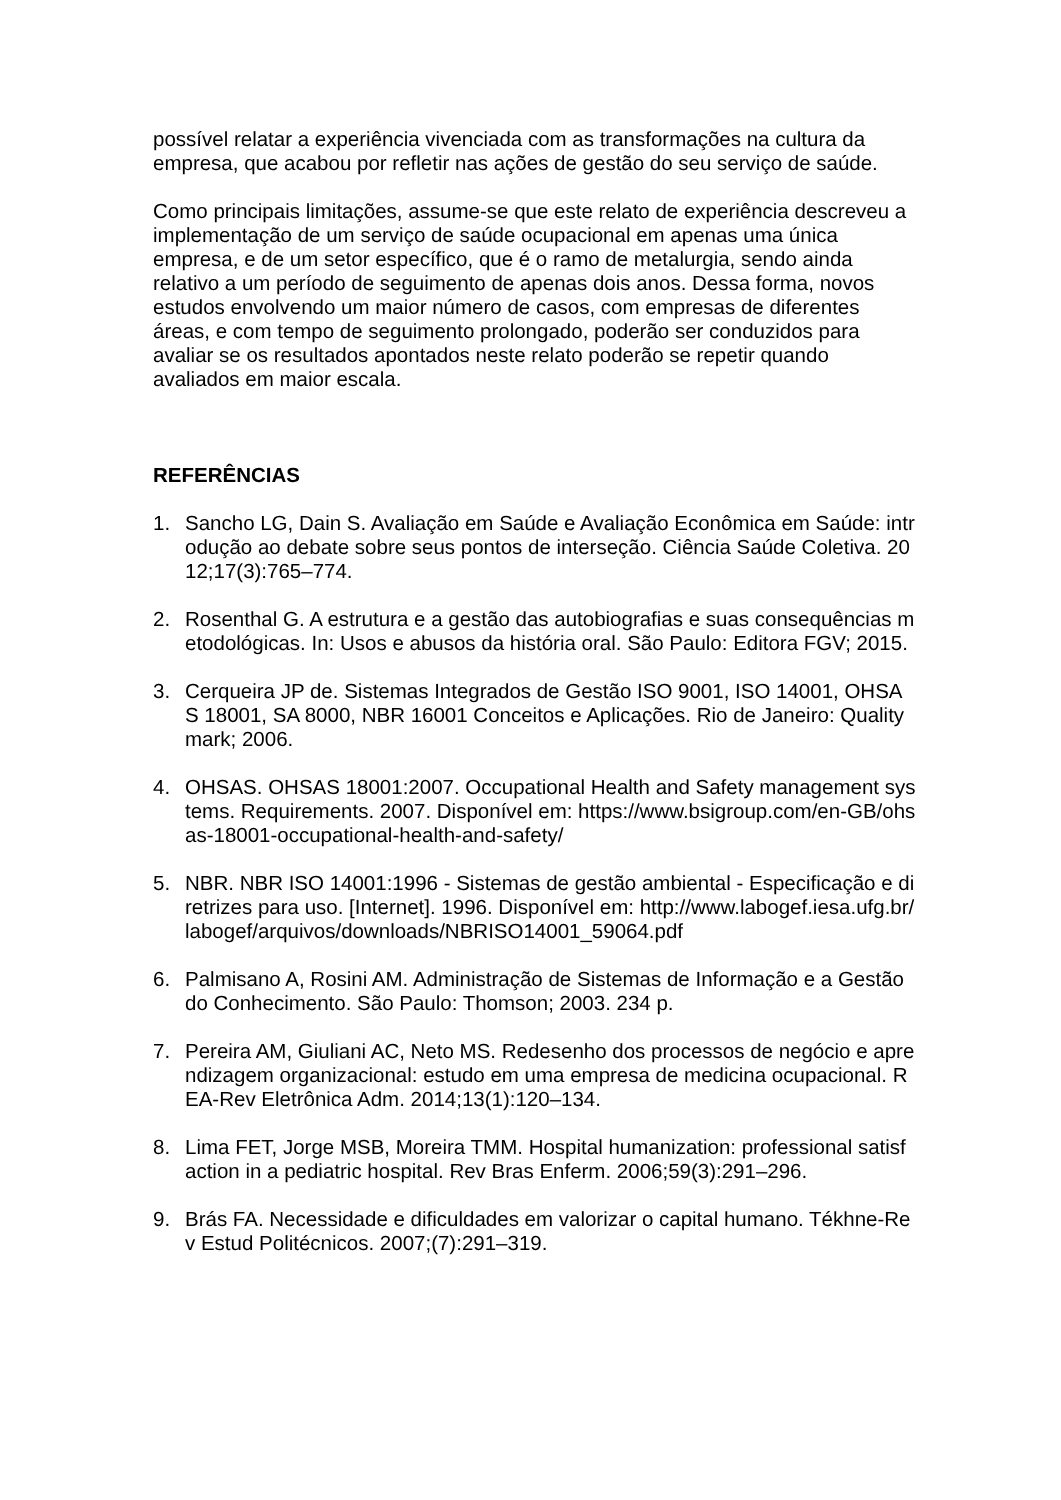possível relatar a experiência vivenciada com as transformações na cultura da empresa, que acabou por refletir nas ações de gestão do seu serviço de saúde.
Como principais limitações, assume-se que este relato de experiência descreveu a implementação de um serviço de saúde ocupacional em apenas uma única empresa, e de um setor específico, que é o ramo de metalurgia, sendo ainda relativo a um período de seguimento de apenas dois anos. Dessa forma, novos estudos envolvendo um maior número de casos, com empresas de diferentes áreas, e com tempo de seguimento prolongado, poderão ser conduzidos para avaliar se os resultados apontados neste relato poderão se repetir quando avaliados em maior escala.
REFERÊNCIAS
1. Sancho LG, Dain S. Avaliação em Saúde e Avaliação Econômica em Saúde: introdução ao debate sobre seus pontos de interseção. Ciência Saúde Coletiva. 2012;17(3):765–774.
2. Rosenthal G. A estrutura e a gestão das autobiografias e suas consequências metodológicas. In: Usos e abusos da história oral. São Paulo: Editora FGV; 2015.
3. Cerqueira JP de. Sistemas Integrados de Gestão ISO 9001, ISO 14001, OHSAS 18001, SA 8000, NBR 16001 Conceitos e Aplicações. Rio de Janeiro: Qualitymark; 2006.
4. OHSAS. OHSAS 18001:2007. Occupational Health and Safety management systems. Requirements. 2007. Disponível em: https://www.bsigroup.com/en-GB/ohsas-18001-occupational-health-and-safety/
5. NBR. NBR ISO 14001:1996 - Sistemas de gestão ambiental - Especificação e diretrizes para uso. [Internet]. 1996. Disponível em: http://www.labogef.iesa.ufg.br/labogef/arquivos/downloads/NBRISO14001_59064.pdf
6. Palmisano A, Rosini AM. Administração de Sistemas de Informação e a Gestão do Conhecimento. São Paulo: Thomson; 2003. 234 p.
7. Pereira AM, Giuliani AC, Neto MS. Redesenho dos processos de negócio e aprendizagem organizacional: estudo em uma empresa de medicina ocupacional. REA-Rev Eletrônica Adm. 2014;13(1):120–134.
8. Lima FET, Jorge MSB, Moreira TMM. Hospital humanization: professional satisfaction in a pediatric hospital. Rev Bras Enferm. 2006;59(3):291–296.
9. Brás FA. Necessidade e dificuldades em valorizar o capital humano. Tékhne-Rev Estud Politécnicos. 2007;(7):291–319.